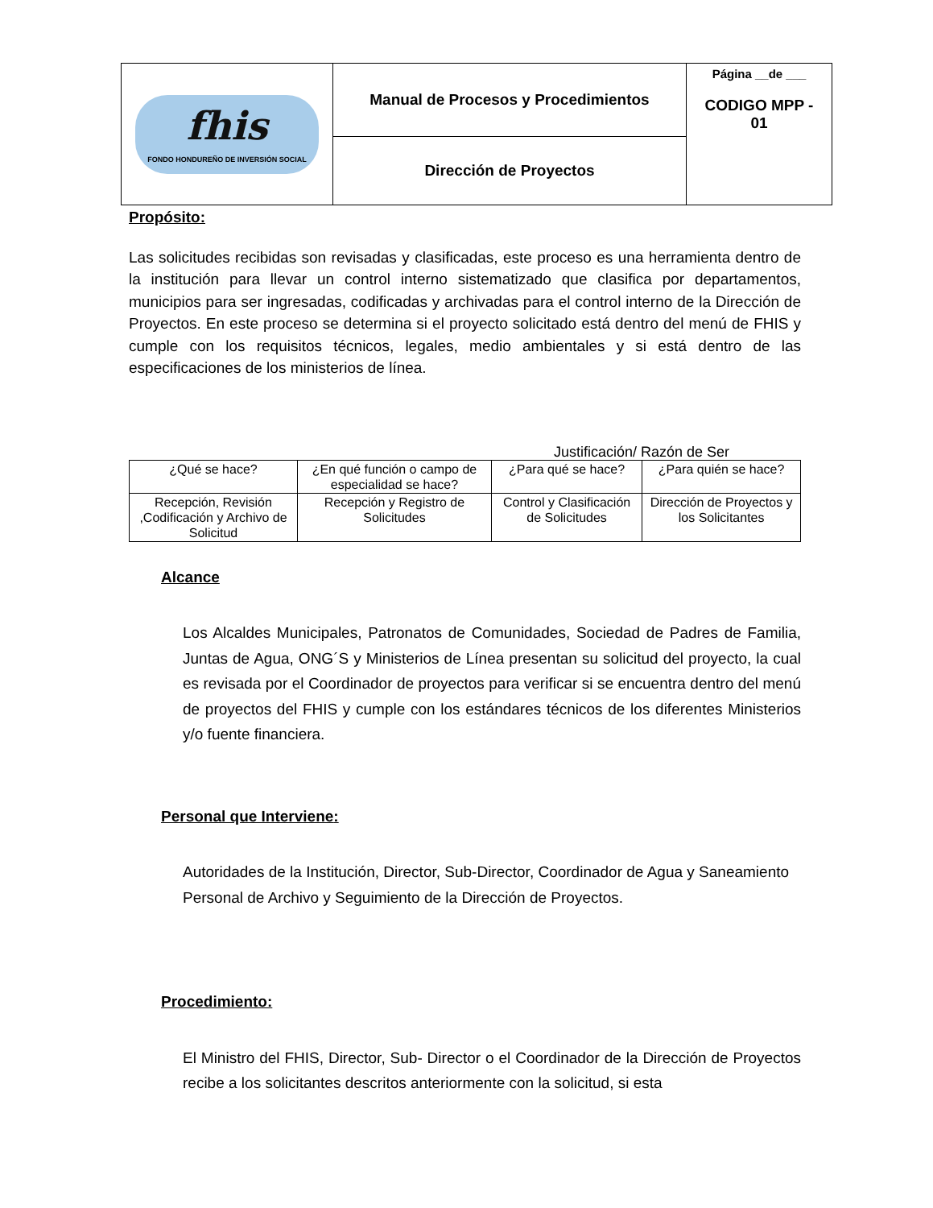| fhis FONDO HONDUREÑO DE INVERSIÓN SOCIAL | Manual de Procesos y Procedimientos | Página __de ___ CODIGO MPP - 01 |
| | Dirección de Proyectos | |
Propósito:
Las solicitudes recibidas son revisadas y clasificadas, este proceso es una herramienta dentro de la institución para llevar un control interno sistematizado que clasifica por departamentos, municipios para ser ingresadas, codificadas y archivadas para el control interno de la Dirección de Proyectos. En este proceso se determina si el proyecto solicitado está dentro del menú de FHIS y cumple con los requisitos técnicos, legales, medio ambientales y si está dentro de las especificaciones de los ministerios de línea.
Justificación/ Razón de Ser
| ¿Qué se hace? | ¿En qué función o campo de especialidad se hace? | ¿Para qué se hace? | ¿Para quién se hace? |
| --- | --- | --- | --- |
| Recepción, Revisión ,Codificación y Archivo de Solicitud | Recepción y Registro de Solicitudes | Control y Clasificación de Solicitudes | Dirección de Proyectos y los Solicitantes |
Alcance
Los Alcaldes Municipales, Patronatos de Comunidades, Sociedad de Padres de Familia, Juntas de Agua, ONG´S y Ministerios de Línea presentan su solicitud del proyecto, la cual es revisada por el Coordinador de proyectos para verificar si se encuentra dentro del menú de proyectos del FHIS y cumple con los estándares técnicos de los diferentes Ministerios y/o fuente financiera.
Personal que Interviene:
Autoridades de la Institución, Director, Sub-Director, Coordinador de Agua y Saneamiento Personal de Archivo y Seguimiento de la Dirección de Proyectos.
Procedimiento:
El Ministro del FHIS, Director, Sub- Director o el Coordinador de la Dirección de Proyectos recibe a los solicitantes descritos anteriormente con la solicitud, si esta